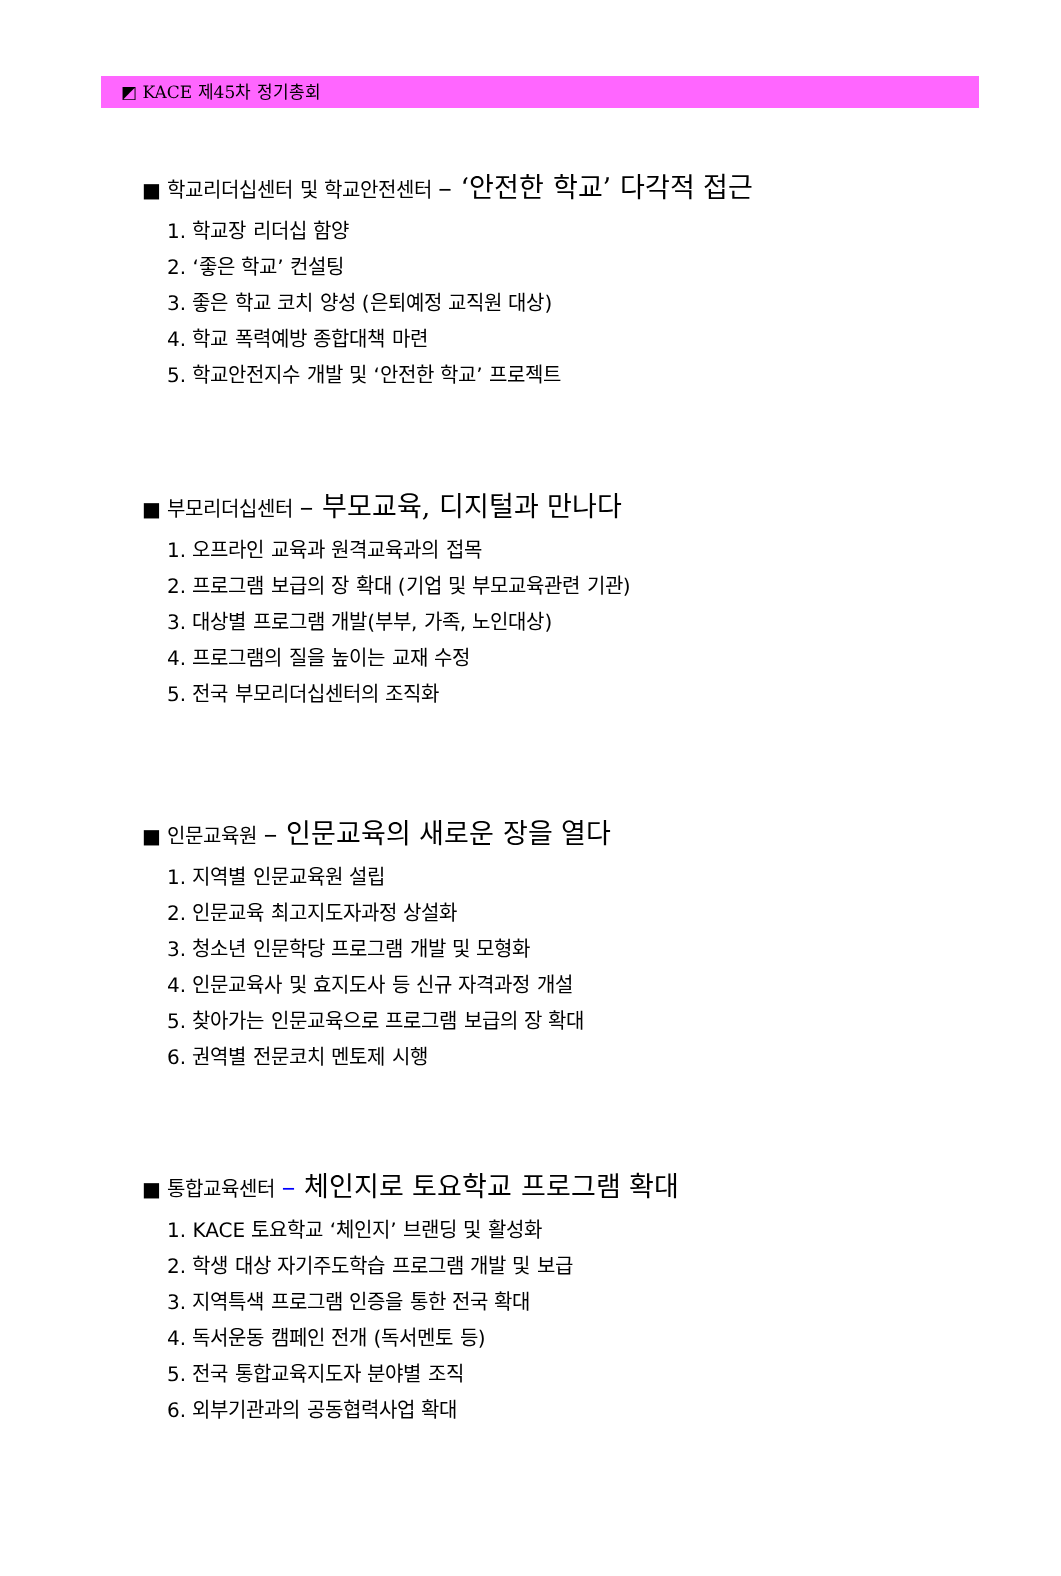◩ KACE 제45차 정기총회
■ 학교리더십센터 및 학교안전센터 – ‘안전한 학교’ 다각적 접근
1. 학교장 리더십 함양
2. ‘좋은 학교’ 컨설팅
3. 좋은 학교 코치 양성 (은퇴예정 교직원 대상)
4. 학교 폭력예방 종합대책 마련
5. 학교안전지수 개발 및 ‘안전한 학교’ 프로젝트
■ 부모리더십센터 – 부모교육, 디지털과 만나다
1. 오프라인 교육과 원격교육과의 접목
2. 프로그램 보급의 장 확대 (기업 및 부모교육관련 기관)
3. 대상별 프로그램 개발(부부, 가족, 노인대상)
4. 프로그램의 질을 높이는 교재 수정
5. 전국 부모리더십센터의 조직화
■ 인문교육원 – 인문교육의 새로운 장을 열다
1. 지역별 인문교육원 설립
2. 인문교육 최고지도자과정 상설화
3. 청소년 인문학당 프로그램 개발 및 모형화
4. 인문교육사 및 효지도사 등 신규 자격과정 개설
5. 찾아가는 인문교육으로 프로그램 보급의 장 확대
6. 권역별 전문코치 멘토제 시행
■ 통합교육센터 – 체인지로 토요학교 프로그램 확대
1. KACE 토요학교 ‘체인지’ 브랜딩 및 활성화
2. 학생 대상 자기주도학습 프로그램 개발 및 보급
3. 지역특색 프로그램 인증을 통한 전국 확대
4. 독서운동 캠페인 전개 (독서멘토 등)
5. 전국 통합교육지도자 분야별 조직
6. 외부기관과의 공동협력사업 확대